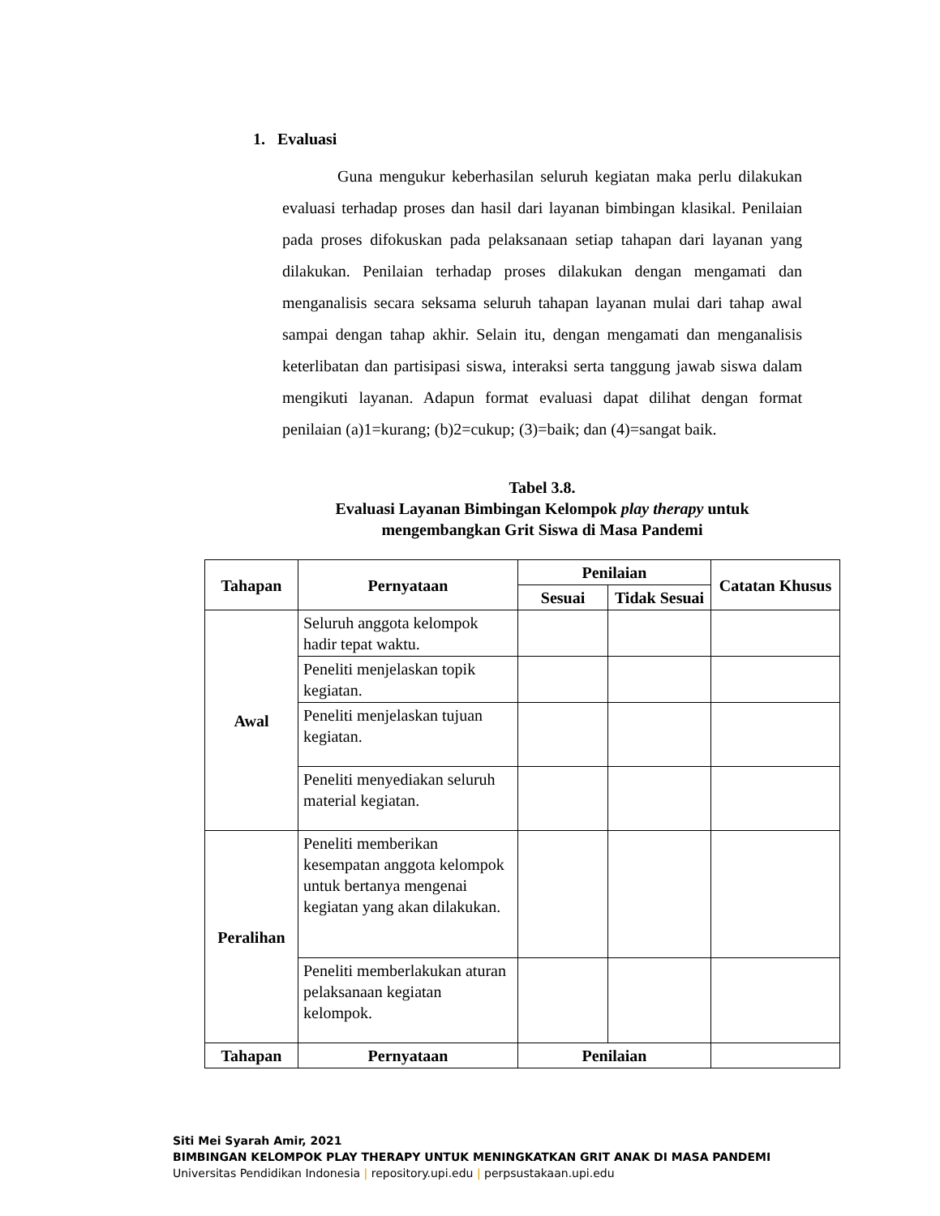1. Evaluasi
Guna mengukur keberhasilan seluruh kegiatan maka perlu dilakukan evaluasi terhadap proses dan hasil dari layanan bimbingan klasikal. Penilaian pada proses difokuskan pada pelaksanaan setiap tahapan dari layanan yang dilakukan. Penilaian terhadap proses dilakukan dengan mengamati dan menganalisis secara seksama seluruh tahapan layanan mulai dari tahap awal sampai dengan tahap akhir. Selain itu, dengan mengamati dan menganalisis keterlibatan dan partisipasi siswa, interaksi serta tanggung jawab siswa dalam mengikuti layanan. Adapun format evaluasi dapat dilihat dengan format penilaian (a)1=kurang; (b)2=cukup; (3)=baik; dan (4)=sangat baik.
Tabel 3.8.
Evaluasi Layanan Bimbingan Kelompok play therapy untuk
mengembangkan Grit Siswa di Masa Pandemi
| Tahapan | Pernyataan | Penilaian | | Catatan Khusus |
| --- | --- | --- | --- | --- |
| | | Sesuai | Tidak Sesuai | |
| Awal | Seluruh anggota kelompok hadir tepat waktu. | | | |
| | Peneliti menjelaskan topik kegiatan. | | | |
| | Peneliti menjelaskan tujuan kegiatan. | | | |
| | Peneliti menyediakan seluruh material kegiatan. | | | |
| Peralihan | Peneliti memberikan kesempatan anggota kelompok untuk bertanya mengenai kegiatan yang akan dilakukan. | | | |
| | Peneliti memberlakukan aturan pelaksanaan kegiatan kelompok. | | | |
| Tahapan | Pernyataan | Penilaian | | |
Siti Mei Syarah Amir, 2021
BIMBINGAN KELOMPOK PLAY THERAPY UNTUK MENINGKATKAN GRIT ANAK DI MASA PANDEMI
Universitas Pendidikan Indonesia | repository.upi.edu | perpsustakaan.upi.edu